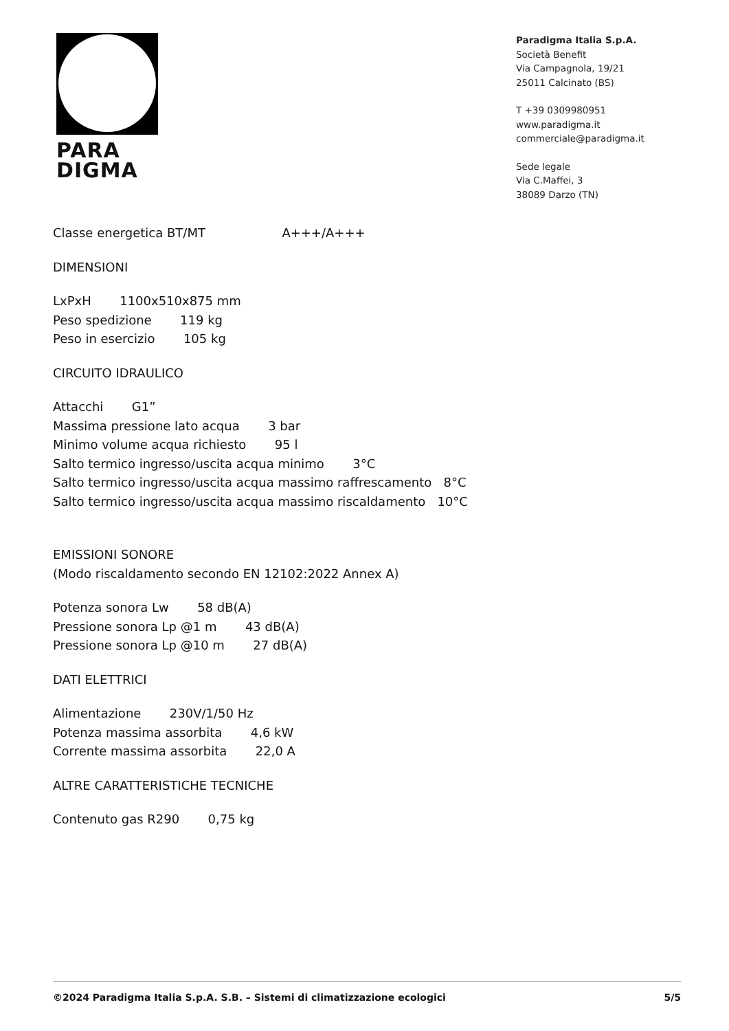PARA
DIGMA
Paradigma Italia S.p.A.
Società Benefit
Via Campagnola, 19/21
25011 Calcinato (BS)
T +39 0309980951
www.paradigma.it
commerciale@paradigma.it
Sede legale
Via C.Maffei, 3
38089 Darzo (TN)
Classe energetica BT/MT A+++/A+++
DIMENSIONI
LxPxH 1100x510x875 mm
Peso spedizione 119 kg
Peso in esercizio 105 kg
CIRCUITO IDRAULICO
Attacchi G1”
Massima pressione lato acqua 3 bar
Minimo volume acqua richiesto 95 l
Salto termico ingresso/uscita acqua minimo 3°C
Salto termico ingresso/uscita acqua massimo raffrescamento 8°C
Salto termico ingresso/uscita acqua massimo riscaldamento 10°C
EMISSIONI SONORE
(Modo riscaldamento secondo EN 12102:2022 Annex A)
Potenza sonora Lw 58 dB(A)
Pressione sonora Lp @1 m 43 dB(A)
Pressione sonora Lp @10 m 27 dB(A)
DATI ELETTRICI
Alimentazione 230V/1/50 Hz
Potenza massima assorbita 4,6 kW
Corrente massima assorbita 22,0 A
ALTRE CARATTERISTICHE TECNICHE
Contenuto gas R290 0,75 kg
©2024 Paradigma Italia S.p.A. S.B. – Sistemi di climatizzazione ecologici 5/5